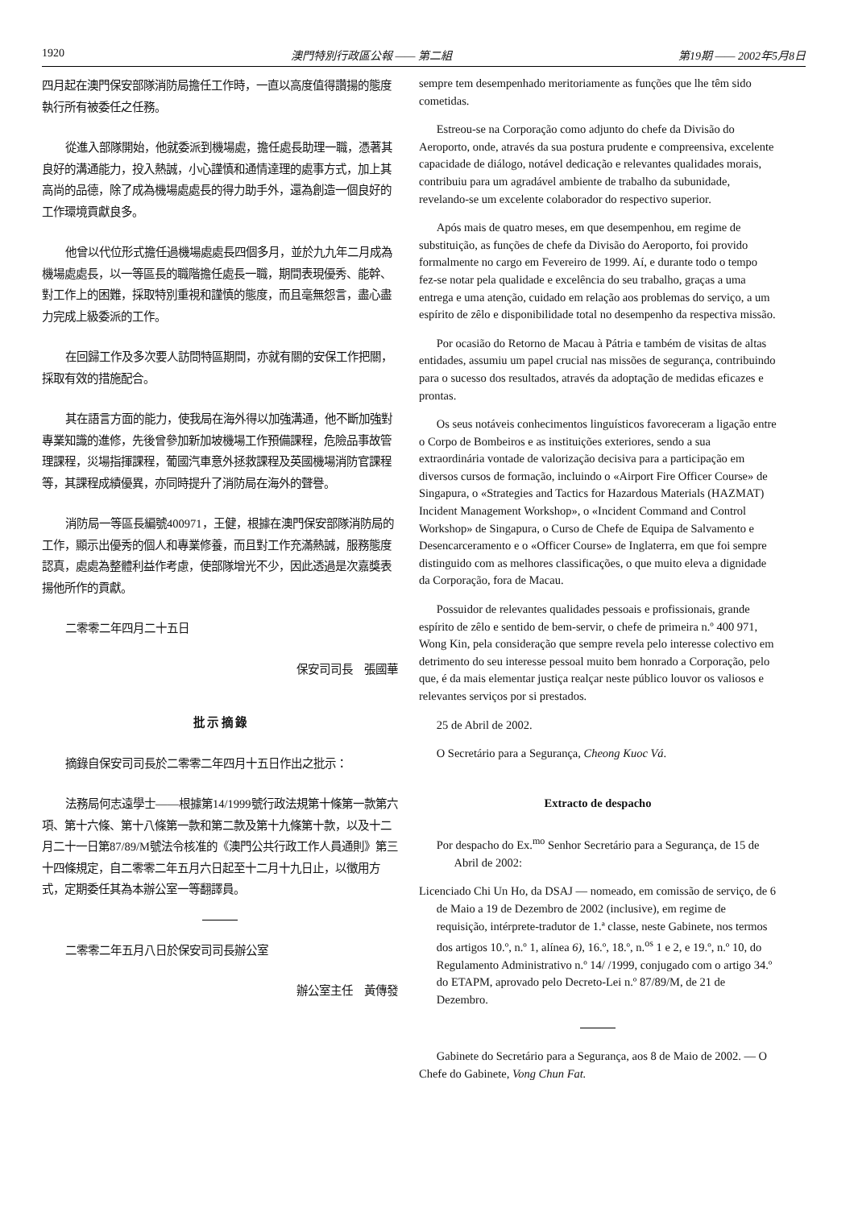1920 澳門特別行政區公報 —— 第二組 第19期 —— 2002年5月8日
四月起在澳門保安部隊消防局擔任工作時，一直以高度值得讚揚的態度執行所有被委任之任務。
從進入部隊開始，他就委派到機場處，擔任處長助理一職，憑著其良好的溝通能力，投入熱誠，小心謹慎和通情達理的處事方式，加上其高尚的品德，除了成為機場處處長的得力助手外，還為創造一個良好的工作環境貢獻良多。
他曾以代位形式擔任過機場處處長四個多月，並於九九年二月成為機場處處長，以一等區長的職階擔任處長一職，期間表現優秀、能幹、對工作上的困難，採取特別重視和謹慎的態度，而且毫無怨言，盡心盡力完成上級委派的工作。
在回歸工作及多次要人訪問特區期間，亦就有關的安保工作把關，採取有效的措施配合。
其在語言方面的能力，使我局在海外得以加強溝通，他不斷加強對專業知識的進修，先後曾參加新加坡機場工作預備課程，危險品事故管理課程，災場指揮課程，葡國汽車意外拯救課程及英國機場消防官課程等，其課程成績優異，亦同時提升了消防局在海外的聲譽。
消防局一等區長編號400971，王健，根據在澳門保安部隊消防局的工作，顯示出優秀的個人和專業修養，而且對工作充滿熱誠，服務態度認真，處處為整體利益作考慮，使部隊增光不少，因此透過是次嘉獎表揚他所作的貢獻。
二零零二年四月二十五日
保安司司長　張國華
批 示 摘 錄
摘錄自保安司司長於二零零二年四月十五日作出之批示：
法務局何志遠學士——根據第14/1999號行政法規第十條第一款第六項、第十六條、第十八條第一款和第二款及第十九條第十款，以及十二月二十一日第87/89/M號法令核准的《澳門公共行政工作人員通則》第三十四條規定，自二零零二年五月六日起至十二月十九日止，以徵用方式，定期委任其為本辦公室一等翻譯員。
二零零二年五月八日於保安司司長辦公室
辦公室主任　黃傳發
sempre tem desempenhado meritoriamente as funções que lhe têm sido cometidas.
Estreou-se na Corporação como adjunto do chefe da Divisão do Aeroporto, onde, através da sua postura prudente e compreensiva, excelente capacidade de diálogo, notável dedicação e relevantes qualidades morais, contribuiu para um agradável ambiente de trabalho da subunidade, revelando-se um excelente colaborador do respectivo superior.
Após mais de quatro meses, em que desempenhou, em regime de substituição, as funções de chefe da Divisão do Aeroporto, foi provido formalmente no cargo em Fevereiro de 1999. Aí, e durante todo o tempo fez-se notar pela qualidade e excelência do seu trabalho, graças a uma entrega e uma atenção, cuidado em relação aos problemas do serviço, a um espírito de zêlo e disponibilidade total no desempenho da respectiva missão.
Por ocasião do Retorno de Macau à Pátria e também de visitas de altas entidades, assumiu um papel crucial nas missões de segurança, contribuindo para o sucesso dos resultados, através da adoptação de medidas eficazes e prontas.
Os seus notáveis conhecimentos linguísticos favoreceram a ligação entre o Corpo de Bombeiros e as instituições exteriores, sendo a sua extraordinária vontade de valorização decisiva para a participação em diversos cursos de formação, incluindo o «Airport Fire Officer Course» de Singapura, o «Strategies and Tactics for Hazardous Materials (HAZMAT) Incident Management Workshop», o «Incident Command and Control Workshop» de Singapura, o Curso de Chefe de Equipa de Salvamento e Desencarceramento e o «Officer Course» de Inglaterra, em que foi sempre distinguido com as melhores classificações, o que muito eleva a dignidade da Corporação, fora de Macau.
Possuidor de relevantes qualidades pessoais e profissionais, grande espírito de zêlo e sentido de bem-servir, o chefe de primeira n.º 400 971, Wong Kin, pela consideração que sempre revela pelo interesse colectivo em detrimento do seu interesse pessoal muito bem honrado a Corporação, pelo que, é da mais elementar justiça realçar neste público louvor os valiosos e relevantes serviços por si prestados.
25 de Abril de 2002.
O Secretário para a Segurança, Cheong Kuoc Vá.
Extracto de despacho
Por despacho do Ex.<sup>mo</sup> Senhor Secretário para a Segurança, de 15 de Abril de 2002:
Licenciado Chi Un Ho, da DSAJ — nomeado, em comissão de serviço, de 6 de Maio a 19 de Dezembro de 2002 (inclusive), em regime de requisição, intérprete-tradutor de 1.ª classe, neste Gabinete, nos termos dos artigos 10.º, n.º 1, alínea 6), 16.º, 18.º, n.<sup>os</sup> 1 e 2, e 19.º, n.º 10, do Regulamento Administrativo n.º 14/ /1999, conjugado com o artigo 34.º do ETAPM, aprovado pelo Decreto-Lei n.º 87/89/M, de 21 de Dezembro.
Gabinete do Secretário para a Segurança, aos 8 de Maio de 2002. — O Chefe do Gabinete, Vong Chun Fat.